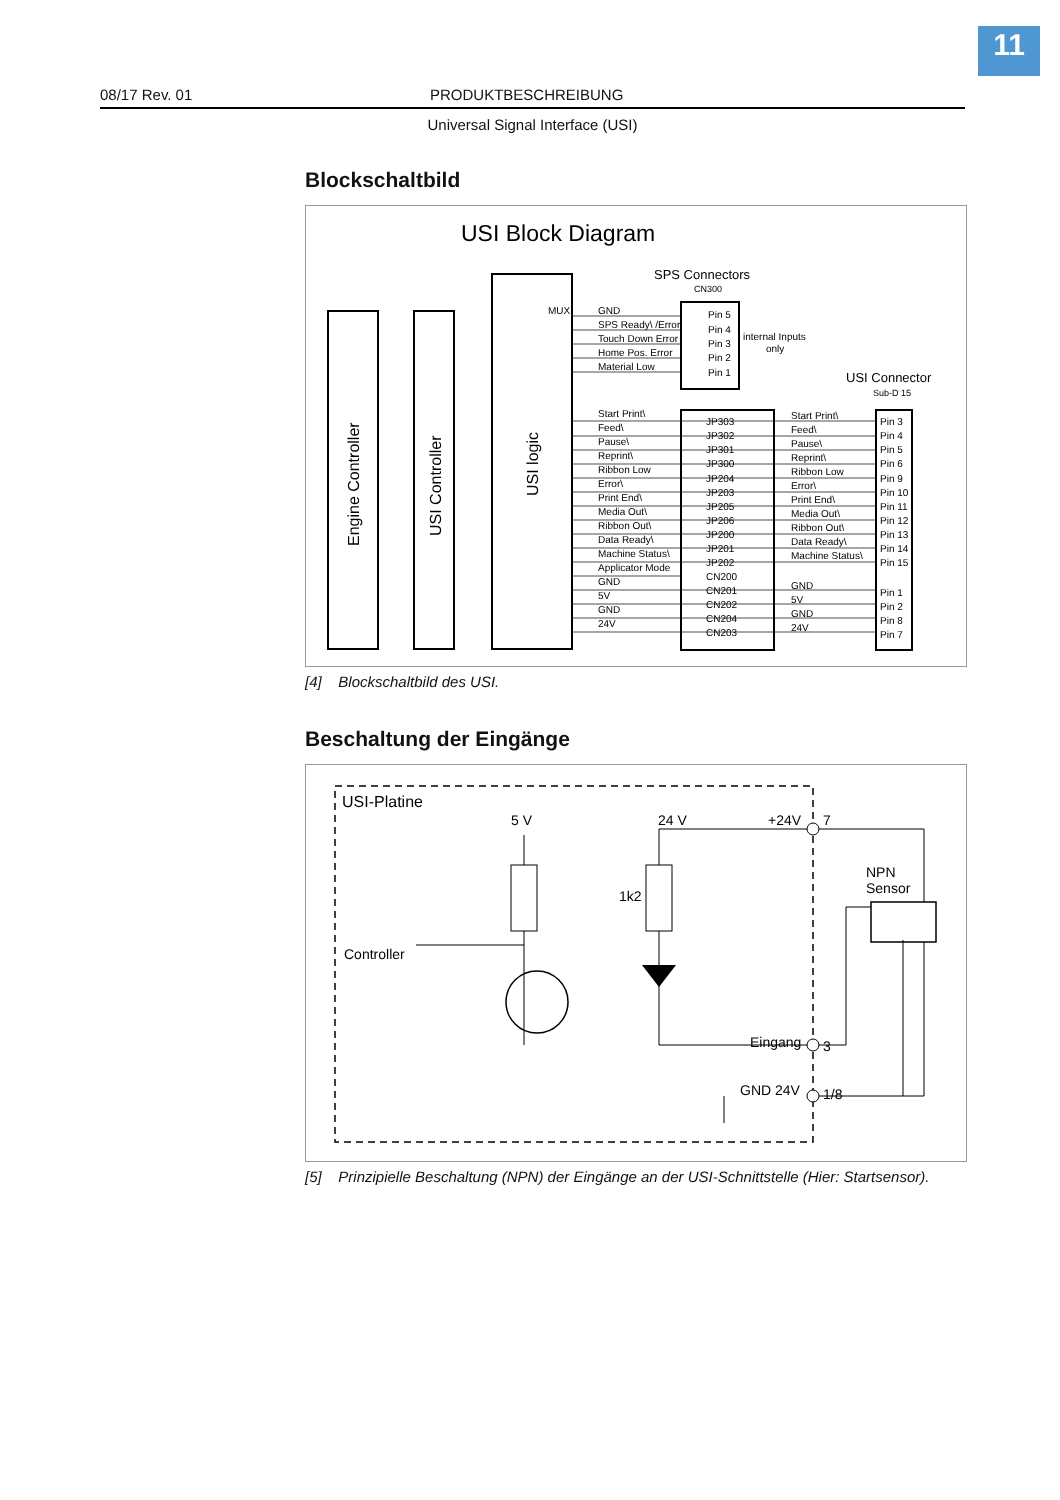11
08/17 Rev. 01 PRODUKTBESCHREIBUNG
Universal Signal Interface (USI)
Blockschaltbild
USI Block Diagram
SPS Connectors
CN300
Engine Controller
USI Controller
USI logic
MUX
GND
SPS Ready\ /Error
Touch Down Error
Home Pos. Error
Material Low
Pin 5
Pin 4
Pin 3
Pin 2
Pin 1
internal Inputs
only
USI Connector
Sub-D 15
Start Print\
Feed\
Pause\
Reprint\
Ribbon Low
Error\
Print End\
Media Out\
Ribbon Out\
Data Ready\
Machine Status\
Applicator Mode
GND
5V
GND
24V
JP303
JP302
JP301
JP300
JP204
JP203
JP205
JP206
JP200
JP201
JP202
CN200
CN201
CN202
CN204
CN203
Start Print\
Feed\
Pause\
Reprint\
Ribbon Low
Error\
Print End\
Media Out\
Ribbon Out\
Data Ready\
Machine Status\
GND
5V
GND
24V
Pin 3
Pin 4
Pin 5
Pin 6
Pin 9
Pin 10
Pin 11
Pin 12
Pin 13
Pin 14
Pin 15
Pin 1
Pin 2
Pin 8
Pin 7
[4] Blockschaltbild des USI.
Beschaltung der Eingänge
USI-Platine
5 V
24 V
+24V
7
1k2
Controller
NPN
Sensor
Eingang
3
GND 24V
1/8
[5] Prinzipielle Beschaltung (NPN) der Eingänge an der USI-Schnittstelle (Hier: Startsensor).